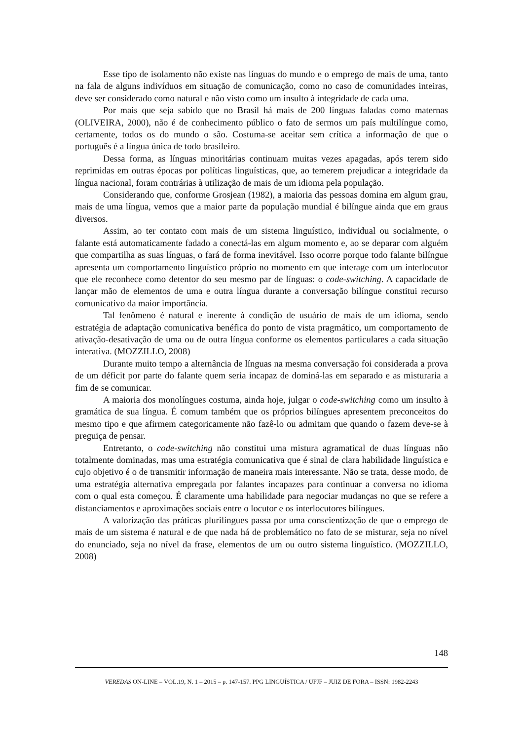Esse tipo de isolamento não existe nas línguas do mundo e o emprego de mais de uma, tanto na fala de alguns indivíduos em situação de comunicação, como no caso de comunidades inteiras, deve ser considerado como natural e não visto como um insulto à integridade de cada uma.
Por mais que seja sabido que no Brasil há mais de 200 línguas faladas como maternas (OLIVEIRA, 2000), não é de conhecimento público o fato de sermos um país multilíngue como, certamente, todos os do mundo o são. Costuma-se aceitar sem crítica a informação de que o português é a língua única de todo brasileiro.
Dessa forma, as línguas minoritárias continuam muitas vezes apagadas, após terem sido reprimidas em outras épocas por políticas linguísticas, que, ao temerem prejudicar a integridade da língua nacional, foram contrárias à utilização de mais de um idioma pela população.
Considerando que, conforme Grosjean (1982), a maioria das pessoas domina em algum grau, mais de uma língua, vemos que a maior parte da população mundial é bilíngue ainda que em graus diversos.
Assim, ao ter contato com mais de um sistema linguístico, individual ou socialmente, o falante está automaticamente fadado a conectá-las em algum momento e, ao se deparar com alguém que compartilha as suas línguas, o fará de forma inevitável. Isso ocorre porque todo falante bilíngue apresenta um comportamento linguístico próprio no momento em que interage com um interlocutor que ele reconhece como detentor do seu mesmo par de línguas: o code-switching. A capacidade de lançar mão de elementos de uma e outra língua durante a conversação bilíngue constitui recurso comunicativo da maior importância.
Tal fenômeno é natural e inerente à condição de usuário de mais de um idioma, sendo estratégia de adaptação comunicativa benéfica do ponto de vista pragmático, um comportamento de ativação-desativação de uma ou de outra língua conforme os elementos particulares a cada situação interativa. (MOZZILLO, 2008)
Durante muito tempo a alternância de línguas na mesma conversação foi considerada a prova de um déficit por parte do falante quem seria incapaz de dominá-las em separado e as misturaria a fim de se comunicar.
A maioria dos monolíngues costuma, ainda hoje, julgar o code-switching como um insulto à gramática de sua língua. É comum também que os próprios bilíngues apresentem preconceitos do mesmo tipo e que afirmem categoricamente não fazê-lo ou admitam que quando o fazem deve-se à preguiça de pensar.
Entretanto, o code-switching não constitui uma mistura agramatical de duas línguas não totalmente dominadas, mas uma estratégia comunicativa que é sinal de clara habilidade linguística e cujo objetivo é o de transmitir informação de maneira mais interessante. Não se trata, desse modo, de uma estratégia alternativa empregada por falantes incapazes para continuar a conversa no idioma com o qual esta começou. É claramente uma habilidade para negociar mudanças no que se refere a distanciamentos e aproximações sociais entre o locutor e os interlocutores bilíngues.
A valorização das práticas plurilíngues passa por uma conscientização de que o emprego de mais de um sistema é natural e de que nada há de problemático no fato de se misturar, seja no nível do enunciado, seja no nível da frase, elementos de um ou outro sistema linguístico. (MOZZILLO, 2008)
148
VEREDAS ON-LINE – VOL.19, N. 1 – 2015 – p. 147-157. PPG LINGUÍSTICA / UFJF – JUIZ DE FORA – ISSN: 1982-2243